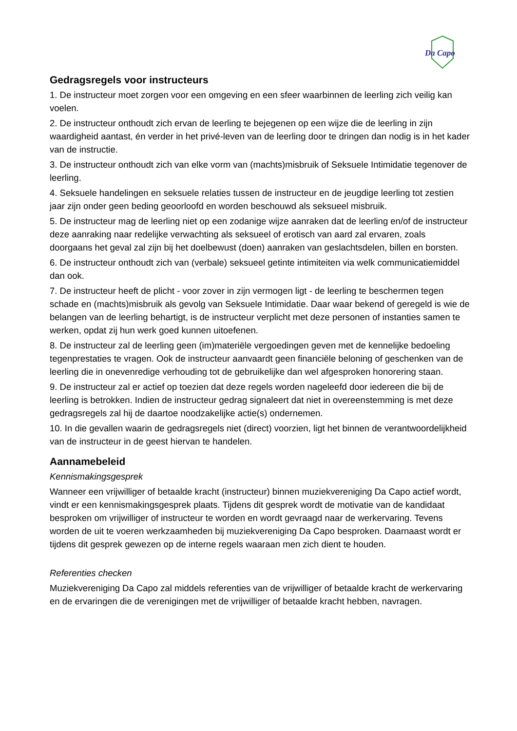Da Capo
Gedragsregels voor instructeurs
1. De instructeur moet zorgen voor een omgeving en een sfeer waarbinnen de leerling zich veilig kan voelen.
2. De instructeur onthoudt zich ervan de leerling te bejegenen op een wijze die de leerling in zijn waardigheid aantast, én verder in het privé-leven van de leerling door te dringen dan nodig is in het kader van de instructie.
3. De instructeur onthoudt zich van elke vorm van (machts)misbruik of Seksuele Intimidatie tegenover de leerling.
4. Seksuele handelingen en seksuele relaties tussen de instructeur en de jeugdige leerling tot zestien jaar zijn onder geen beding geoorloofd en worden beschouwd als seksueel misbruik.
5. De instructeur mag de leerling niet op een zodanige wijze aanraken dat de leerling en/of de instructeur deze aanraking naar redelijke verwachting als seksueel of erotisch van aard zal ervaren, zoals doorgaans het geval zal zijn bij het doelbewust (doen) aanraken van geslachtsdelen, billen en borsten.
6. De instructeur onthoudt zich van (verbale) seksueel getinte intimiteiten via welk communicatiemiddel dan ook.
7. De instructeur heeft de plicht - voor zover in zijn vermogen ligt - de leerling te beschermen tegen schade en (machts)misbruik als gevolg van Seksuele Intimidatie. Daar waar bekend of geregeld is wie de belangen van de leerling behartigt, is de instructeur verplicht met deze personen of instanties samen te werken, opdat zij hun werk goed kunnen uitoefenen.
8. De instructeur zal de leerling geen (im)materiële vergoedingen geven met de kennelijke bedoeling tegenprestaties te vragen. Ook de instructeur aanvaardt geen financiële beloning of geschenken van de leerling die in onevenredige verhouding tot de gebruikelijke dan wel afgesproken honorering staan.
9. De instructeur zal er actief op toezien dat deze regels worden nageleefd door iedereen die bij de leerling is betrokken. Indien de instructeur gedrag signaleert dat niet in overeenstemming is met deze gedragsregels zal hij de daartoe noodzakelijke actie(s) ondernemen.
10. In die gevallen waarin de gedragsregels niet (direct) voorzien, ligt het binnen de verantwoordelijkheid van de instructeur in de geest hiervan te handelen.
Aannamebeleid
Kennismakingsgesprek
Wanneer een vrijwilliger of betaalde kracht (instructeur) binnen muziekvereniging Da Capo actief wordt, vindt er een kennismakingsgesprek plaats. Tijdens dit gesprek wordt de motivatie van de kandidaat besproken om vrijwilliger of instructeur te worden en wordt gevraagd naar de werkervaring. Tevens worden de uit te voeren werkzaamheden bij muziekvereniging Da Capo besproken. Daarnaast wordt er tijdens dit gesprek gewezen op de interne regels waaraan men zich dient te houden.
Referenties checken
Muziekvereniging Da Capo zal middels referenties van de vrijwilliger of betaalde kracht de werkervaring en de ervaringen die de verenigingen met de vrijwilliger of betaalde kracht hebben, navragen.